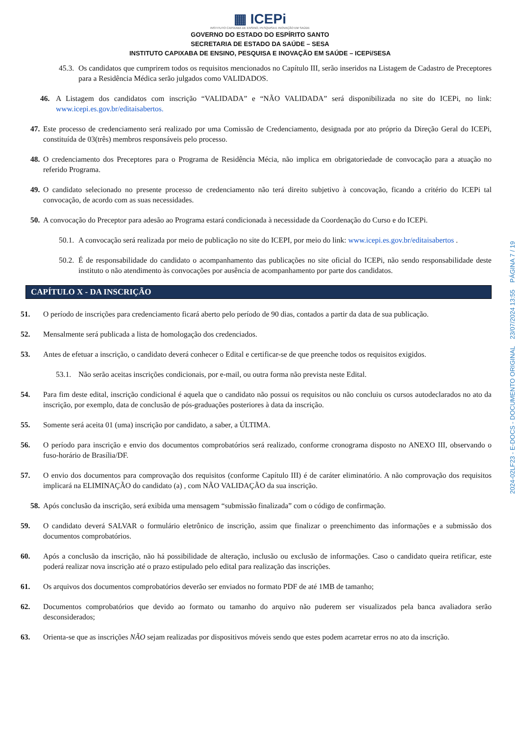▦ ICEPi
INSTITUTO CAPIXABA DE ENSINO, PESQUISA E INOVAÇÃO EM SAÚDE
GOVERNO DO ESTADO DO ESPÍRITO SANTO
SECRETARIA DE ESTADO DA SAÚDE – SESA
INSTITUTO CAPIXABA DE ENSINO, PESQUISA E INOVAÇÃO EM SAÚDE – ICEPi/SESA
45.3. Os candidatos que cumprirem todos os requisitos mencionados no Capítulo III, serão inseridos na Listagem de Cadastro de Preceptores para a Residência Médica serão julgados como VALIDADOS.
46. A Listagem dos candidatos com inscrição “VALIDADA” e “NÃO VALIDADA” será disponibilizada no site do ICEPi, no link: www.icepi.es.gov.br/editaisabertos.
47. Este processo de credenciamento será realizado por uma Comissão de Credenciamento, designada por ato próprio da Direção Geral do ICEPi, constituída de 03(três) membros responsáveis pelo processo.
48. O credenciamento dos Preceptores para o Programa de Residência Mécia, não implica em obrigatoriedade de convocação para a atuação no referido Programa.
49. O candidato selecionado no presente processo de credenciamento não terá direito subjetivo à concovação, ficando a critério do ICEPi tal convocação, de acordo com as suas necessidades.
50. A convocação do Preceptor para adesão ao Programa estará condicionada à necessidade da Coordenação do Curso e do ICEPi.
50.1. A convocação será realizada por meio de publicação no site do ICEPI, por meio do link: www.icepi.es.gov.br/editaisabertos .
50.2. É de responsabilidade do candidato o acompanhamento das publicações no site oficial do ICEPi, não sendo responsabilidade deste instituto o não atendimento às convocações por ausência de acompanhamento por parte dos candidatos.
CAPÍTULO X - DA INSCRIÇÃO
51. O período de inscrições para credenciamento ficará aberto pelo período de 90 dias, contados a partir da data de sua publicação.
52. Mensalmente será publicada a lista de homologação dos credenciados.
53. Antes de efetuar a inscrição, o candidato deverá conhecer o Edital e certificar-se de que preenche todos os requisitos exigidos.
53.1. Não serão aceitas inscrições condicionais, por e-mail, ou outra forma não prevista neste Edital.
54. Para fim deste edital, inscrição condicional é aquela que o candidato não possui os requisitos ou não concluiu os cursos autodeclarados no ato da inscrição, por exemplo, data de conclusão de pós-graduações posteriores à data da inscrição.
55. Somente será aceita 01 (uma) inscrição por candidato, a saber, a ÚLTIMA.
56. O período para inscrição e envio dos documentos comprobatórios será realizado, conforme cronograma disposto no ANEXO III, observando o fuso-horário de Brasília/DF.
57. O envio dos documentos para comprovação dos requisitos (conforme Capítulo III) é de caráter eliminatório. A não comprovação dos requisitos implicará na ELIMINAÇÃO do candidato (a) , com NÃO VALIDAÇÃO da sua inscrição.
58. Após conclusão da inscrição, será exibida uma mensagem “submissão finalizada” com o código de confirmação.
59. O candidato deverá SALVAR o formulário eletrônico de inscrição, assim que finalizar o preenchimento das informações e a submissão dos documentos comprobatórios.
60. Após a conclusão da inscrição, não há possibilidade de alteração, inclusão ou exclusão de informações. Caso o candidato queira retificar, este poderá realizar nova inscrição até o prazo estipulado pelo edital para realização das inscrições.
61. Os arquivos dos documentos comprobatórios deverão ser enviados no formato PDF de até 1MB de tamanho;
62. Documentos comprobatórios que devido ao formato ou tamanho do arquivo não puderem ser visualizados pela banca avaliadora serão desconsiderados;
63. Orienta-se que as inscrições NÃO sejam realizadas por dispositivos móveis sendo que estes podem acarretar erros no ato da inscrição.
2024-02LF23 - E-DOCS - DOCUMENTO ORIGINAL 23/07/2024 13:55 PÁGINA 7 / 19